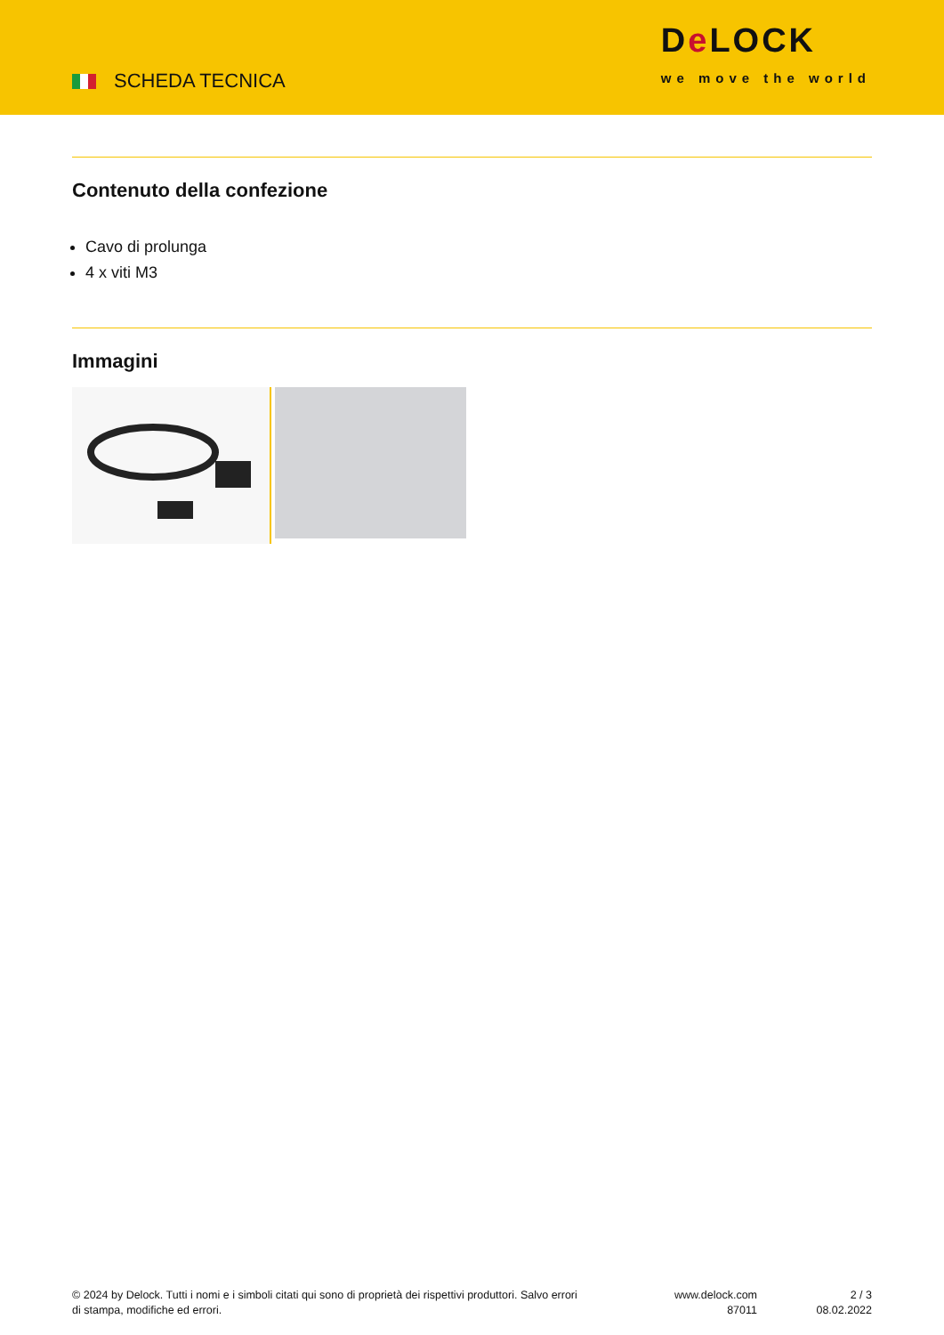SCHEDA TECNICA
De LOCK
we move the world
Contenuto della confezione
Cavo di prolunga
4 x viti M3
Immagini
© 2024 by Delock. Tutti i nomi e i simboli citati qui sono di proprietà dei rispettivi produttori. Salvo errori di stampa, modifiche ed errori.
www.delock.com
87011
2 / 3
08.02.2022